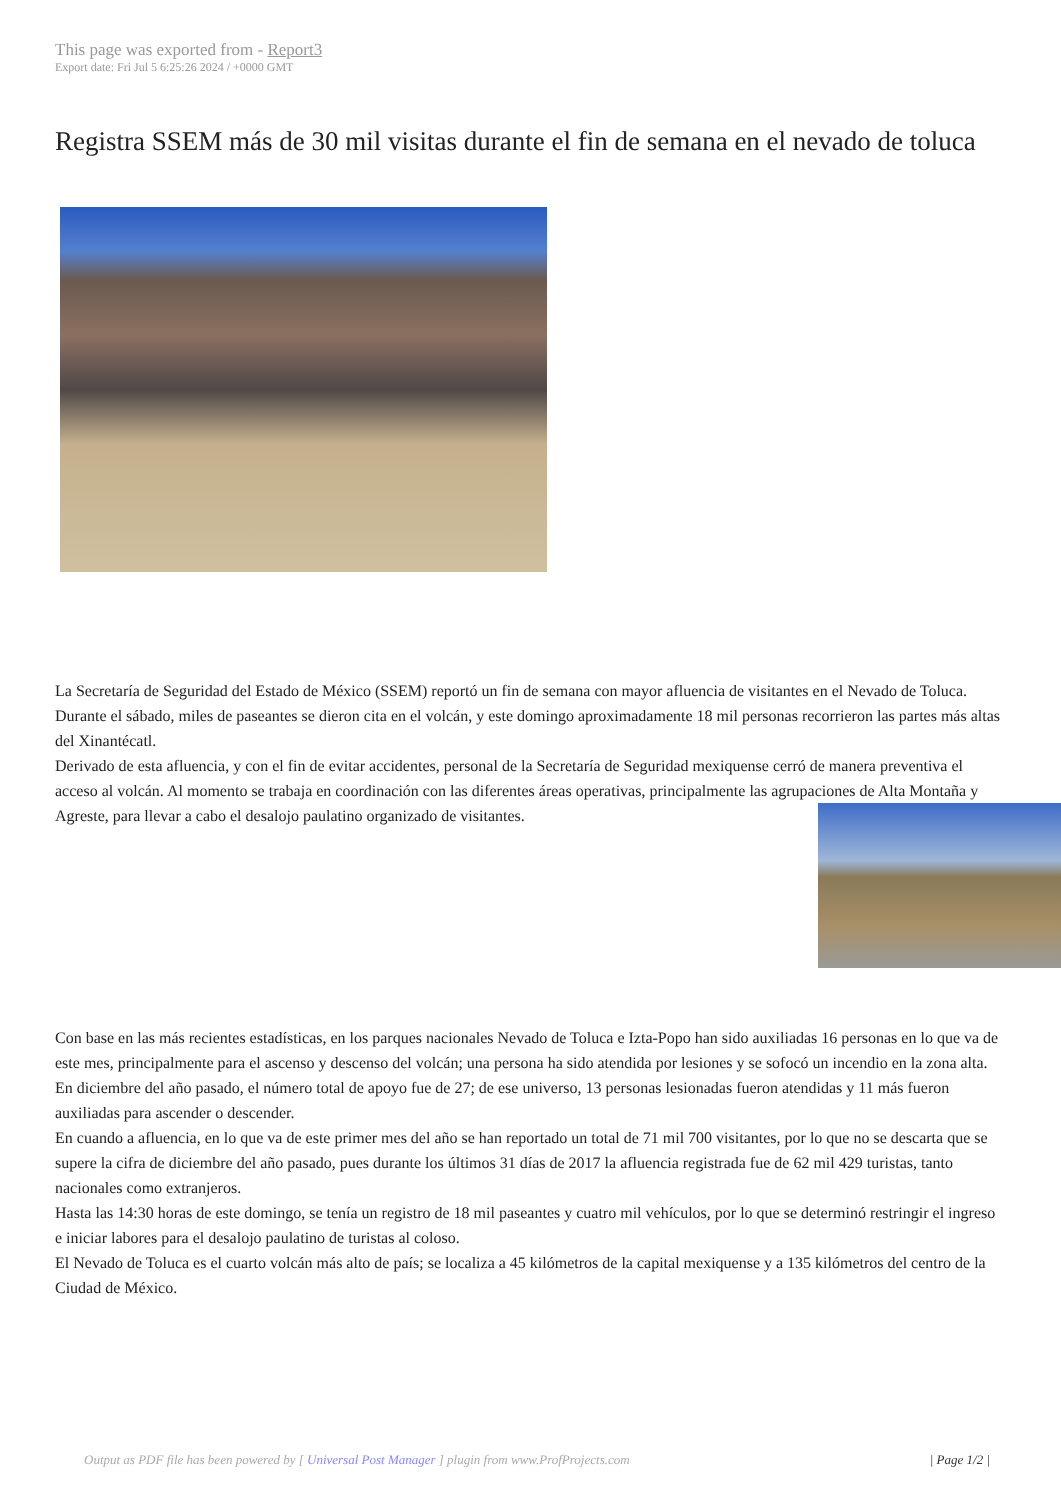This page was exported from - Report3
Export date: Fri Jul 5 6:25:26 2024 / +0000 GMT
Registra SSEM más de 30 mil visitas durante el fin de semana en el nevado de toluca
La Secretaría de Seguridad del Estado de México (SSEM) reportó un fin de semana con mayor afluencia de visitantes en el Nevado de Toluca. Durante el sábado, miles de paseantes se dieron cita en el volcán, y este domingo aproximadamente 18 mil personas recorrieron las partes más altas del Xinantécatl.
Derivado de esta afluencia, y con el fin de evitar accidentes, personal de la Secretaría de Seguridad mexiquense cerró de manera preventiva el acceso al volcán. Al momento se trabaja en coordinación con las diferentes áreas operativas, principalmente las agrupaciones de Alta Montaña y Agreste, para llevar a cabo el desalojo paulatino organizado de visitantes.
Con base en las más recientes estadísticas, en los parques nacionales Nevado de Toluca e Izta-Popo han sido auxiliadas 16 personas en lo que va de este mes, principalmente para el ascenso y descenso del volcán; una persona ha sido atendida por lesiones y se sofocó un incendio en la zona alta.
En diciembre del año pasado, el número total de apoyo fue de 27; de ese universo, 13 personas lesionadas fueron atendidas y 11 más fueron auxiliadas para ascender o descender.
En cuando a afluencia, en lo que va de este primer mes del año se han reportado un total de 71 mil 700 visitantes, por lo que no se descarta que se supere la cifra de diciembre del año pasado, pues durante los últimos 31 días de 2017 la afluencia registrada fue de 62 mil 429 turistas, tanto nacionales como extranjeros.
Hasta las 14:30 horas de este domingo, se tenía un registro de 18 mil paseantes y cuatro mil vehículos, por lo que se determinó restringir el ingreso e iniciar labores para el desalojo paulatino de turistas al coloso.
El Nevado de Toluca es el cuarto volcán más alto de país; se localiza a 45 kilómetros de la capital mexiquense y a 135 kilómetros del centro de la Ciudad de México.
Output as PDF file has been powered by [ Universal Post Manager ] plugin from www.ProfProjects.com
| Page 1/2 |